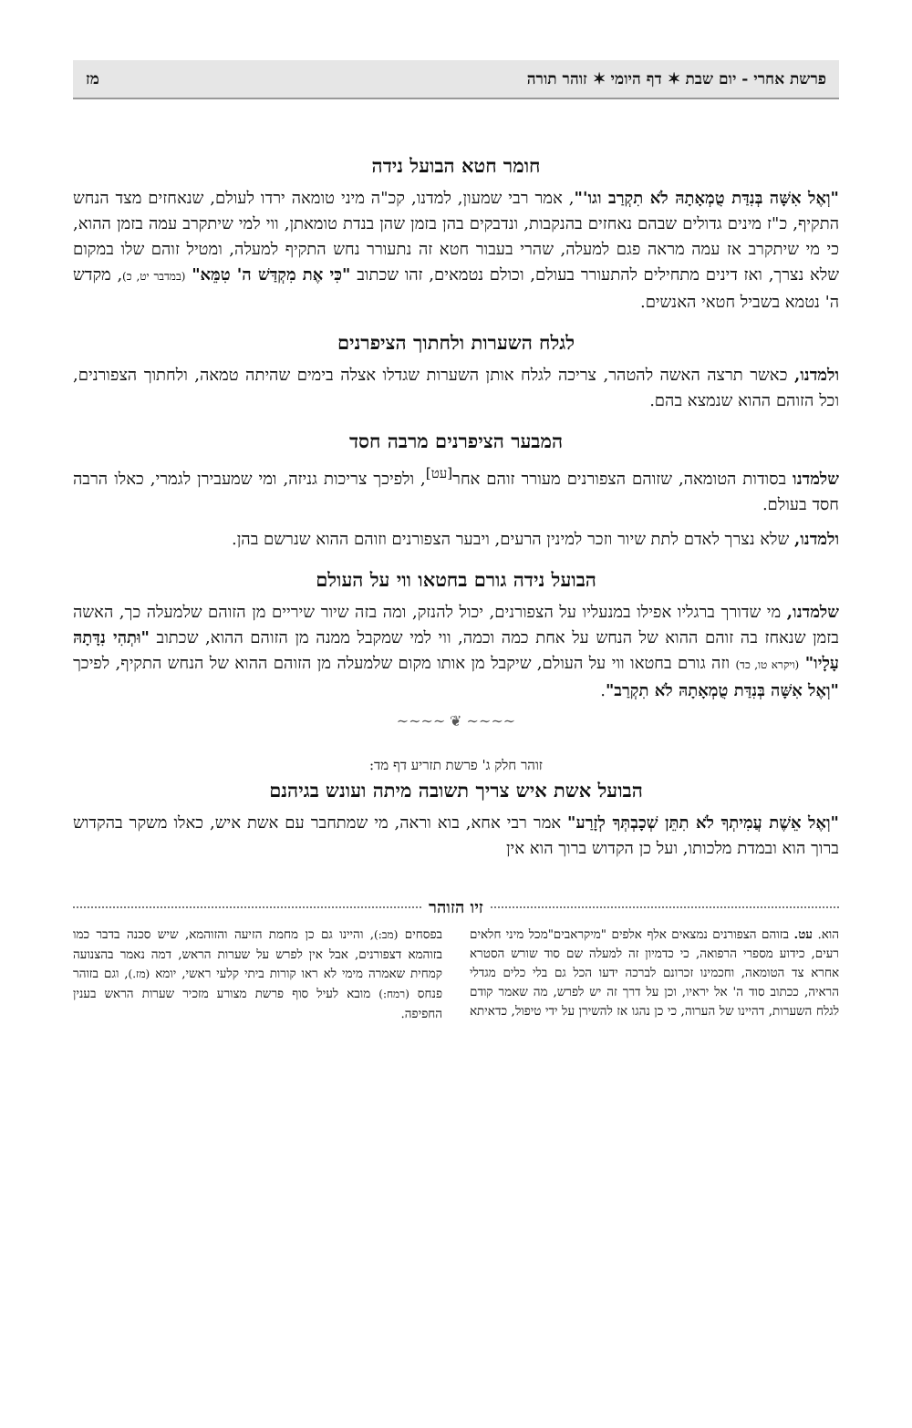פרשת אחרי - יום שבת ✶ דף היומי ✶ זוהר תורה מז
חומר חטא הבועל נידה
"וְאֶל אִשָּׁה בְּנִדַּת טֻמְאָתָהּ לֹא תִקְרַב וגו'", אמר רבי שמעון, למדנו, קכ"ה מיני טומאה ירדו לעולם, שנאחזים מצד הנחש התקיף, כ"ז מינים גדולים שבהם נאחזים בהנקבות, ונדבקים בהן בזמן שהן בנדת טומאתן, ווי למי שיתקרב עמה בזמן ההוא, כי מי שיתקרב אז עמה מראה פגם למעלה, שהרי בעבור חטא זה נתעורר נחש התקיף למעלה, ומטיל זוהם שלו במקום שלא נצרך, ואז דינים מתחילים להתעורר בעולם, וכולם נטמאים, זהו שכתוב "כִּי אֶת מִקְדַּשׁ ה' טִמֵּא" (במדבר יט, כ), מקדש ה' נטמא בשביל חטאי האנשים.
לגלח השערות ולחתוך הציפרנים
ולמדנו, כאשר תרצה האשה להטהר, צריכה לגלח אותן השערות שגדלו אצלה בימים שהיתה טמאה, ולחתוך הצפורנים, וכל הזוהם ההוא שנמצא בהם.
המבער הציפרנים מרבה חסד
שלמדנו בסודות הטומאה, שזוהם הצפורנים מעורר זוהם אחר<sup>[עט]</sup>, ולפיכך צריכות גניזה, ומי שמעבירן לגמרי, כאלו הרבה חסד בעולם.
ולמדנו, שלא נצרך לאדם לתת שיור וזכר למינין הרעים, ויבער הצפורנים וזוהם ההוא שנרשם בהן.
הבועל נידה גורם בחטאו ווי על העולם
שלמדנו, מי שדורך ברגליו אפילו במנעליו על הצפורנים, יכול להנזק, ומה בזה שיור שיריים מן הזוהם שלמעלה כך, האשה בזמן שנאחז בה זוהם ההוא של הנחש על אחת כמה וכמה, ווי למי שמקבל ממנה מן הזוהם ההוא, שכתוב "וּתְהִי נִדָּתָהּ עָלָיו" (ויקרא טו, כד) וזה גורם בחטאו ווי על העולם, שיקבל מן אותו מקום שלמעלה מן הזוהם ההוא של הנחש התקיף, לפיכך "וְאֶל אִשָּׁה בְּנִדַּת טֻמְאָתָהּ לֹא תִקְרַב".
~~~~ ❦ ~~~~
זוהר חלק ג' פרשת תזריע דף מד:
הבועל אשת איש צריך תשובה מיתה ועונש בגיהנם
"וְאֶל אֵשֶׁת עֲמִיתְךָ לֹא תִתֵּן שְׁכָבְתְּךָ לְזָרַע" אמר רבי אחא, בוא וראה, מי שמתחבר עם אשת איש, כאלו משקר בהקדוש ברוך הוא ובמדת מלכותו, ועל כן הקדוש ברוך הוא אין
זיו הזוהר
הוא. עט. בזוהם הצפורנים נמצאים אלף אלפים "מיקראבים"מכל מיני חלאים רעים, כידוע מספרי הרפואה, כי כדמיון זה למעלה שם סוד שורש הסטרא אחרא צד הטומאה, וחכמינו זכרונם לברכה ידעו הכל גם בלי כלים מגדלי הראיה, ככתוב סוד ה' אל יראיו, וכן על דרך זה יש לפרש, מה שאמר קודם לגלח השערות, דהיינו של הערוה, כי כן נהגו אז להשירן על ידי טיפול, כדאיתא בפסחים (מב:), והיינו גם כן מחמת הזיעה והזוהמא, שיש סכנה בדבר כמו בזוהמא דצפורנים, אבל אין לפרש על שערות הראש, דמה נאמר בהצנועה קמחית שאמרה מימי לא ראו קורות ביתי קלעי ראשי, יומא (מז.), וגם בזוהר פנחס (רמח:) מובא לעיל סוף פרשת מצורע מזכיר שערות הראש בענין החפיפה.